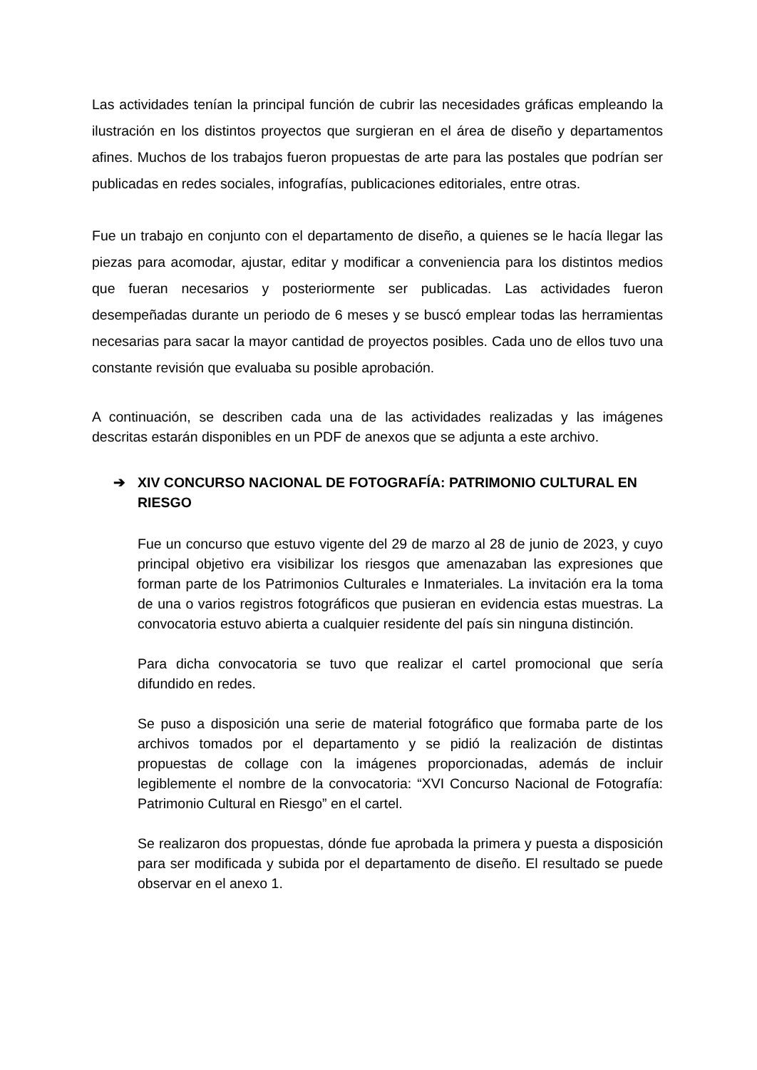Las actividades tenían la principal función de cubrir las necesidades gráficas empleando la ilustración en los distintos proyectos que surgieran en el área de diseño y departamentos afines. Muchos de los trabajos fueron propuestas de arte para las postales que podrían ser publicadas en redes sociales, infografías, publicaciones editoriales, entre otras.
Fue un trabajo en conjunto con el departamento de diseño, a quienes se le hacía llegar las piezas para acomodar, ajustar, editar y modificar a conveniencia para los distintos medios que fueran necesarios y posteriormente ser publicadas. Las actividades fueron desempeñadas durante un periodo de 6 meses y se buscó emplear todas las herramientas necesarias para sacar la mayor cantidad de proyectos posibles. Cada uno de ellos tuvo una constante revisión que evaluaba su posible aprobación.
A continuación, se describen cada una de las actividades realizadas y las imágenes descritas estarán disponibles en un PDF de anexos que se adjunta a este archivo.
➔ XIV CONCURSO NACIONAL DE FOTOGRAFÍA: PATRIMONIO CULTURAL EN RIESGO
Fue un concurso que estuvo vigente del 29 de marzo al 28 de junio de 2023, y cuyo principal objetivo era visibilizar los riesgos que amenazaban las expresiones que forman parte de los Patrimonios Culturales e Inmateriales. La invitación era la toma de una o varios registros fotográficos que pusieran en evidencia estas muestras. La convocatoria estuvo abierta a cualquier residente del país sin ninguna distinción.
Para dicha convocatoria se tuvo que realizar el cartel promocional que sería difundido en redes.
Se puso a disposición una serie de material fotográfico que formaba parte de los archivos tomados por el departamento y se pidió la realización de distintas propuestas de collage con la imágenes proporcionadas, además de incluir legiblemente el nombre de la convocatoria: “XVI Concurso Nacional de Fotografía: Patrimonio Cultural en Riesgo” en el cartel.
Se realizaron dos propuestas, dónde fue aprobada la primera y puesta a disposición para ser modificada y subida por el departamento de diseño. El resultado se puede observar en el anexo 1.